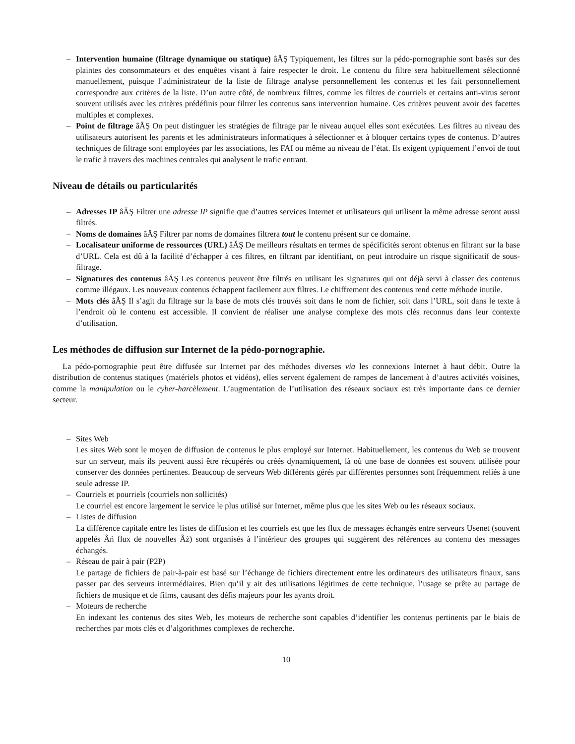– Intervention humaine (filtrage dynamique ou statique) âĂŞ Typiquement, les filtres sur la pédo-pornographie sont basés sur des plaintes des consommateurs et des enquêtes visant à faire respecter le droit. Le contenu du filtre sera habituellement sélectionné manuellement, puisque l’administrateur de la liste de filtrage analyse personnellement les contenus et les fait personnellement correspondre aux critères de la liste. D’un autre côté, de nombreux filtres, comme les filtres de courriels et certains anti-virus seront souvent utilisés avec les critères prédéfinis pour filtrer les contenus sans intervention humaine. Ces critères peuvent avoir des facettes multiples et complexes.
– Point de filtrage âĂŞ On peut distinguer les stratégies de filtrage par le niveau auquel elles sont exécutées. Les filtres au niveau des utilisateurs autorisent les parents et les administrateurs informatiques à sélectionner et à bloquer certains types de contenus. D’autres techniques de filtrage sont employées par les associations, les FAI ou même au niveau de l’état. Ils exigent typiquement l’envoi de tout le trafic à travers des machines centrales qui analysent le trafic entrant.
Niveau de détails ou particularités
– Adresses IP âĂŞ Filtrer une adresse IP signifie que d’autres services Internet et utilisateurs qui utilisent la même adresse seront aussi filtrés.
– Noms de domaines âĂŞ Filtrer par noms de domaines filtrera tout le contenu présent sur ce domaine.
– Localisateur uniforme de ressources (URL) âĂŞ De meilleurs résultats en termes de spécificités seront obtenus en filtrant sur la base d’URL. Cela est dû à la facilité d’échapper à ces filtres, en filtrant par identifiant, on peut introduire un risque significatif de sous-filtrage.
– Signatures des contenus âĂŞ Les contenus peuvent être filtrés en utilisant les signatures qui ont déjà servi à classer des contenus comme illégaux. Les nouveaux contenus échappent facilement aux filtres. Le chiffrement des contenus rend cette méthode inutile.
– Mots clés âĂŞ Il s’agit du filtrage sur la base de mots clés trouvés soit dans le nom de fichier, soit dans l’URL, soit dans le texte à l’endroit où le contenu est accessible. Il convient de réaliser une analyse complexe des mots clés reconnus dans leur contexte d’utilisation.
Les méthodes de diffusion sur Internet de la pédo-pornographie.
La pédo-pornographie peut être diffusée sur Internet par des méthodes diverses via les connexions Internet à haut débit. Outre la distribution de contenus statiques (matériels photos et vidéos), elles servent également de rampes de lancement à d’autres activités voisines, comme la manipulation ou le cyber-harcèlement. L’augmentation de l’utilisation des réseaux sociaux est très importante dans ce dernier secteur.
– Sites Web
Les sites Web sont le moyen de diffusion de contenus le plus employé sur Internet. Habituellement, les contenus du Web se trouvent sur un serveur, mais ils peuvent aussi être récupérés ou créés dynamiquement, là où une base de données est souvent utilisée pour conserver des données pertinentes. Beaucoup de serveurs Web différents gérés par différentes personnes sont fréquemment reliés à une seule adresse IP.
– Courriels et pourriels (courriels non sollicités)
Le courriel est encore largement le service le plus utilisé sur Internet, même plus que les sites Web ou les réseaux sociaux.
– Listes de diffusion
La différence capitale entre les listes de diffusion et les courriels est que les flux de messages échangés entre serveurs Usenet (souvent appelés Âń flux de nouvelles Âż) sont organisés à l’intérieur des groupes qui suggèrent des références au contenu des messages échangés.
– Réseau de pair à pair (P2P)
Le partage de fichiers de pair-à-pair est basé sur l’échange de fichiers directement entre les ordinateurs des utilisateurs finaux, sans passer par des serveurs intermédiaires. Bien qu’il y ait des utilisations légitimes de cette technique, l’usage se prête au partage de fichiers de musique et de films, causant des défis majeurs pour les ayants droit.
– Moteurs de recherche
En indexant les contenus des sites Web, les moteurs de recherche sont capables d’identifier les contenus pertinents par le biais de recherches par mots clés et d’algorithmes complexes de recherche.
10